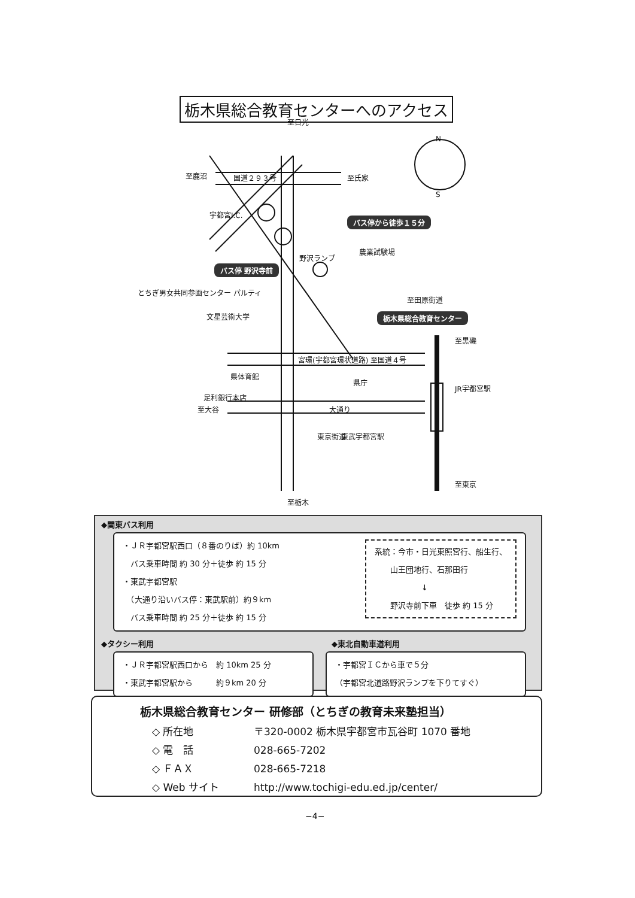栃木県総合教育センターへのアクセス
至日光
至鹿沼 国道２９３号 至氏家
宇都宮I.C.
バス停から徒歩１５分
農業試験場
野沢ランプ
バス停 野沢寺前
とちぎ男女共同参画センター パルティ
至田原街道
栃木県総合教育センター
文星芸術大学
宮環(宇都宮環状道路) 至国道４号
県体育館
県庁
足利銀行本店
至大谷 大通り
JR宇都宮駅
東武宇都宮駅
東京街道
至栃木
至東京
至黒磯
N
S
◆関東バス利用
・ＪＲ宇都宮駅西口（８番のりば）約 10km
　バス乗車時間 約 30 分＋徒歩 約 15 分
・東武宇都宮駅
　（大通り沿いバス停：東武駅前）約９km
　バス乗車時間 約 25 分＋徒歩 約 15 分
系統：今市・日光東照宮行、船生行、
　　山王団地行、石那田行
　　　　　　↓
　　野沢寺前下車　徒歩 約 15 分
◆タクシー利用
・ＪＲ宇都宮駅西口から　約 10km 25 分
・東武宇都宮駅から　　　約９km 20 分
◆東北自動車道利用
・宇都宮ＩＣから車で５分
（宇都宮北道路野沢ランプを下りてすぐ）
栃木県総合教育センター 研修部（とちぎの教育未来塾担当）
◇ 所在地 〒320-0002 栃木県宇都宮市瓦谷町 1070 番地
◇ 電　話 028-665-7202
◇ ＦＡＸ 028-665-7218
◇ Web サイト http://www.tochigi-edu.ed.jp/center/
−4−